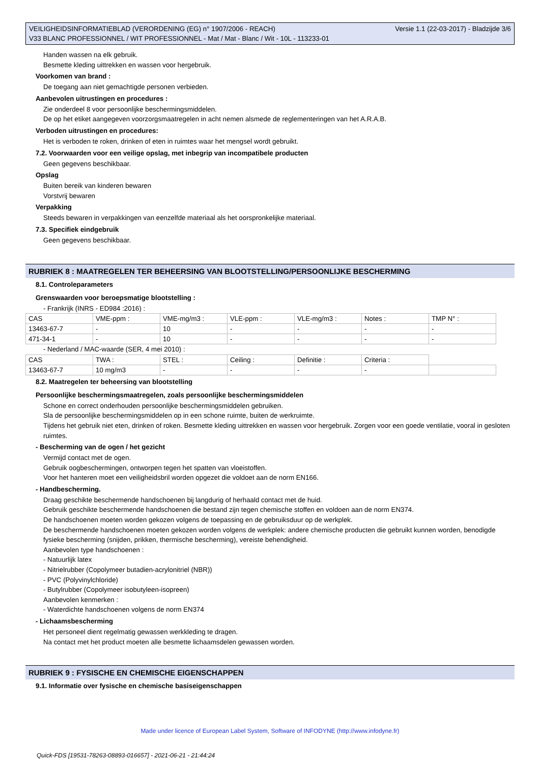VEILIGHEIDSINFORMATIEBLAD (VERORDENING (EG) n° 1907/2006 - REACH)
V33 BLANC PROFESSIONNEL / WIT PROFESSIONNEL - Mat / Mat - Blanc / Wit - 10L - 113233-01
Versie 1.1 (22-03-2017) - Bladzijde 3/6
Handen wassen na elk gebruik.
Besmette kleding uittrekken en wassen voor hergebruik.
Voorkomen van brand :
De toegang aan niet gemachtigde personen verbieden.
Aanbevolen uitrustingen en procedures :
Zie onderdeel 8 voor persoonlijke beschermingsmiddelen.
De op het etiket aangegeven voorzorgsmaatregelen in acht nemen alsmede de reglementeringen van het A.R.A.B.
Verboden uitrustingen en procedures:
Het is verboden te roken, drinken of eten in ruimtes waar het mengsel wordt gebruikt.
7.2. Voorwaarden voor een veilige opslag, met inbegrip van incompatibele producten
Geen gegevens beschikbaar.
Opslag
Buiten bereik van kinderen bewaren
Vorstvrij bewaren
Verpakking
Steeds bewaren in verpakkingen van eenzelfde materiaal als het oorspronkelijke materiaal.
7.3. Specifiek eindgebruik
Geen gegevens beschikbaar.
RUBRIEK 8 : MAATREGELEN TER BEHEERSING VAN BLOOTSTELLING/PERSOONLIJKE BESCHERMING
8.1. Controleparameters
Grenswaarden voor beroepsmatige blootstelling :
- Frankrijk (INRS - ED984 :2016) :
| CAS | VME-ppm : | VME-mg/m3 : | VLE-ppm : | VLE-mg/m3 : | Notes : | TMP N° : |
| 13463-67-7 | - | 10 | - | - | - | - |
| 471-34-1 | - | 10 | - | - | - | - |
- Nederland / MAC-waarde (SER, 4 mei 2010) :
| CAS | TWA : | STEL : | Ceiling : | Definitie : | Criteria : | |
| 13463-67-7 | 10 mg/m3 | - | - | - | - | |
8.2. Maatregelen ter beheersing van blootstelling
Persoonlijke beschermingsmaatregelen, zoals persoonlijke beschermingsmiddelen
Schone en correct onderhouden persoonlijke beschermingsmiddelen gebruiken.
Sla de persoonlijke beschermingsmiddelen op in een schone ruimte, buiten de werkruimte.
Tijdens het gebruik niet eten, drinken of roken. Besmette kleding uittrekken en wassen voor hergebruik. Zorgen voor een goede ventilatie, vooral in gesloten ruimtes.
- Bescherming van de ogen / het gezicht
Vermijd contact met de ogen.
Gebruik oogbeschermingen, ontworpen tegen het spatten van vloeistoffen.
Voor het hanteren moet een veiligheidsbril worden opgezet die voldoet aan de norm EN166.
- Handbescherming.
Draag geschikte beschermende handschoenen bij langdurig of herhaald contact met de huid.
Gebruik geschikte beschermende handschoenen die bestand zijn tegen chemische stoffen en voldoen aan de norm EN374.
De handschoenen moeten worden gekozen volgens de toepassing en de gebruiksduur op de werkplek.
De beschermende handschoenen moeten gekozen worden volgens de werkplek: andere chemische producten die gebruikt kunnen worden, benodigde fysieke bescherming (snijden, prikken, thermische bescherming), vereiste behendigheid.
Aanbevolen type handschoenen :
- Natuurlijk latex
- Nitrielrubber (Copolymeer butadien-acrylonitriel (NBR))
- PVC (Polyvinylchloride)
- Butylrubber (Copolymeer isobutyleen-isopreen)
Aanbevolen kenmerken :
- Waterdichte handschoenen volgens de norm EN374
- Lichaamsbescherming
Het personeel dient regelmatig gewassen werkkleding te dragen.
Na contact met het product moeten alle besmette lichaamsdelen gewassen worden.
RUBRIEK 9 : FYSISCHE EN CHEMISCHE EIGENSCHAPPEN
9.1. Informatie over fysische en chemische basiseigenschappen
Made under licence of European Label System, Software of INFODYNE (http://www.infodyne.fr)
Quick-FDS [19531-78263-08893-016657] - 2021-06-21 - 21:44:24